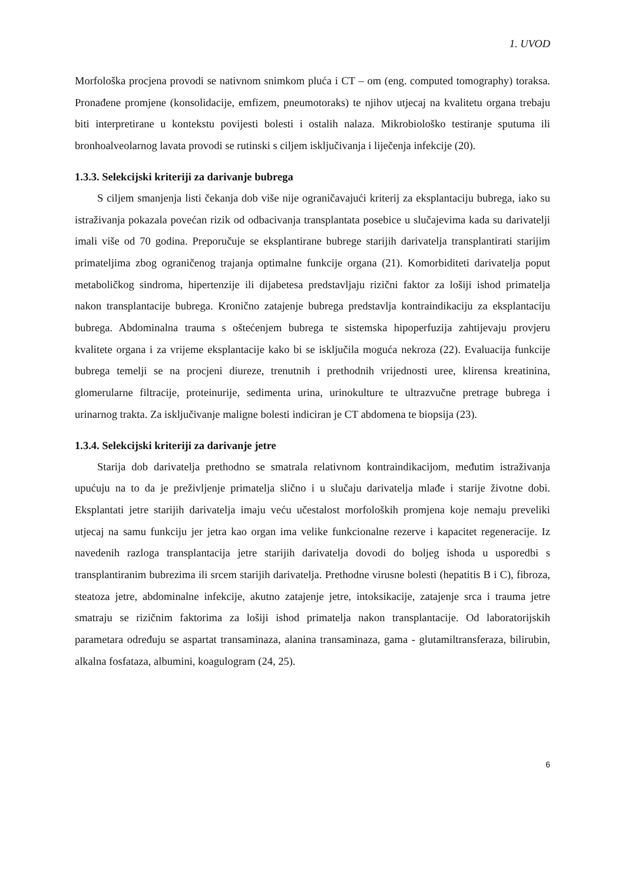1. UVOD
Morfološka procjena provodi se nativnom snimkom pluća i CT – om (eng. computed tomography) toraksa. Pronađene promjene (konsolidacije, emfizem, pneumotoraks) te njihov utjecaj na kvalitetu organa trebaju biti interpretirane u kontekstu povijesti bolesti i ostalih nalaza. Mikrobiološko testiranje sputuma ili bronhoalveolarnog lavata provodi se rutinski s ciljem isključivanja i liječenja infekcije (20).
1.3.3. Selekcijski kriteriji za darivanje bubrega
S ciljem smanjenja listi čekanja dob više nije ograničavajući kriterij za eksplantaciju bubrega, iako su istraživanja pokazala povećan rizik od odbacivanja transplantata posebice u slučajevima kada su darivatelji imali više od 70 godina. Preporučuje se eksplantirane bubrege starijih darivatelja transplantirati starijim primateljima zbog ograničenog trajanja optimalne funkcije organa (21). Komorbiditeti darivatelja poput metaboličkog sindroma, hipertenzije ili dijabetesa predstavljaju rizični faktor za lošiji ishod primatelja nakon transplantacije bubrega. Kronično zatajenje bubrega predstavlja kontraindikaciju za eksplantaciju bubrega. Abdominalna trauma s oštećenjem bubrega te sistemska hipoperfuzija zahtijevaju provjeru kvalitete organa i za vrijeme eksplantacije kako bi se isključila moguća nekroza (22). Evaluacija funkcije bubrega temelji se na procjeni diureze, trenutnih i prethodnih vrijednosti uree, klirensa kreatinina, glomerularne filtracije, proteinurije, sedimenta urina, urinokulture te ultrazvučne pretrage bubrega i urinarnog trakta. Za isključivanje maligne bolesti indiciran je CT abdomena te biopsija (23).
1.3.4. Selekcijski kriteriji za darivanje jetre
Starija dob darivatelja prethodno se smatrala relativnom kontraindikacijom, međutim istraživanja upućuju na to da je preživljenje primatelja slično i u slučaju darivatelja mlađe i starije životne dobi. Eksplantati jetre starijih darivatelja imaju veću učestalost morfoloških promjena koje nemaju preveliki utjecaj na samu funkciju jer jetra kao organ ima velike funkcionalne rezerve i kapacitet regeneracije. Iz navedenih razloga transplantacija jetre starijih darivatelja dovodi do boljeg ishoda u usporedbi s transplantiranim bubrezima ili srcem starijih darivatelja. Prethodne virusne bolesti (hepatitis B i C), fibroza, steatoza jetre, abdominalne infekcije, akutno zatajenje jetre, intoksikacije, zatajenje srca i trauma jetre smatraju se rizičnim faktorima za lošiji ishod primatelja nakon transplantacije. Od laboratorijskih parametara određuju se aspartat transaminaza, alanina transaminaza, gama - glutamiltransferaza, bilirubin, alkalna fosfataza, albumini, koagulogram (24, 25).
6